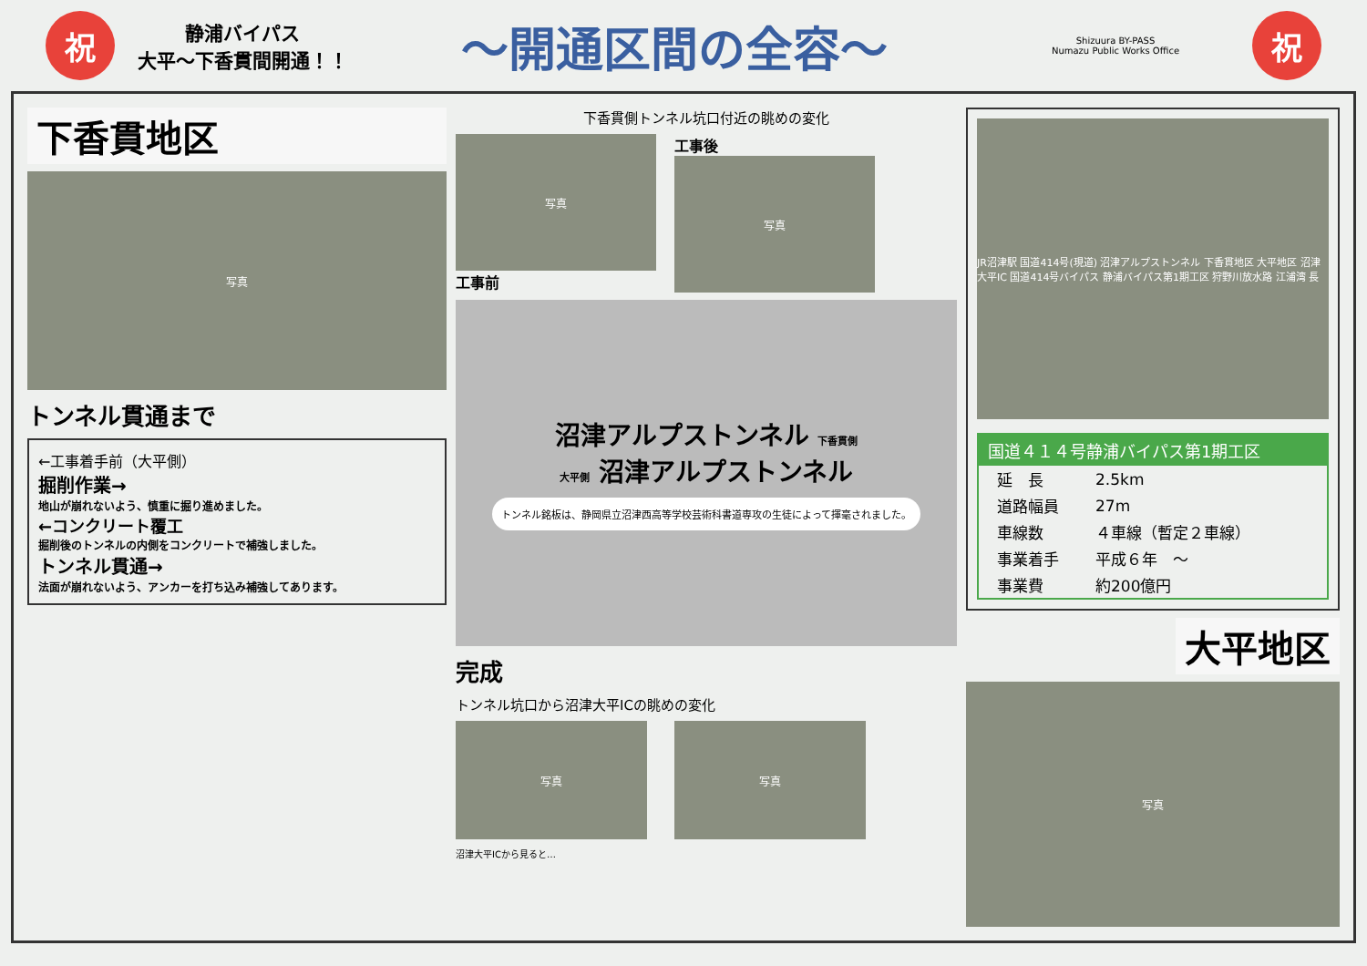祝
静浦バイパス
大平～下香貫間開通！！
～開通区間の全容～
Shizuura BY-PASS
Numazu Public Works Office
祝
下香貫地区
写真
トンネル貫通まで
←工事着手前（大平側）
掘削作業→
地山が崩れないよう、慎重に掘り進めました。
←コンクリート覆工
掘削後のトンネルの内側をコンクリートで補強しました。
トンネル貫通→
法面が崩れないよう、アンカーを打ち込み補強してあります。
下香貫側トンネル坑口付近の眺めの変化
写真
工事前
工事後
写真
沼津アルプストンネル 下香貫側
大平側 沼津アルプストンネル
トンネル銘板は、静岡県立沼津西高等学校芸術科書道専攻の生徒によって揮毫されました。
完成
トンネル坑口から沼津大平ICの眺めの変化
写真 写真
沼津大平ICから見ると…
JR沼津駅 国道414号(現道) 沼津アルプストンネル 下香貫地区 大平地区 沼津大平IC 国道414号バイパス 静浦バイパス第1期工区 狩野川放水路 江浦湾 長
国道４１４号静浦バイパス第1期工区
| 延 長 | 2.5km |
| 道路幅員 | 27m |
| 車線数 | ４車線（暫定２車線） |
| 事業着手 | 平成６年 ～ |
| 事業費 | 約200億円 |
大平地区
写真